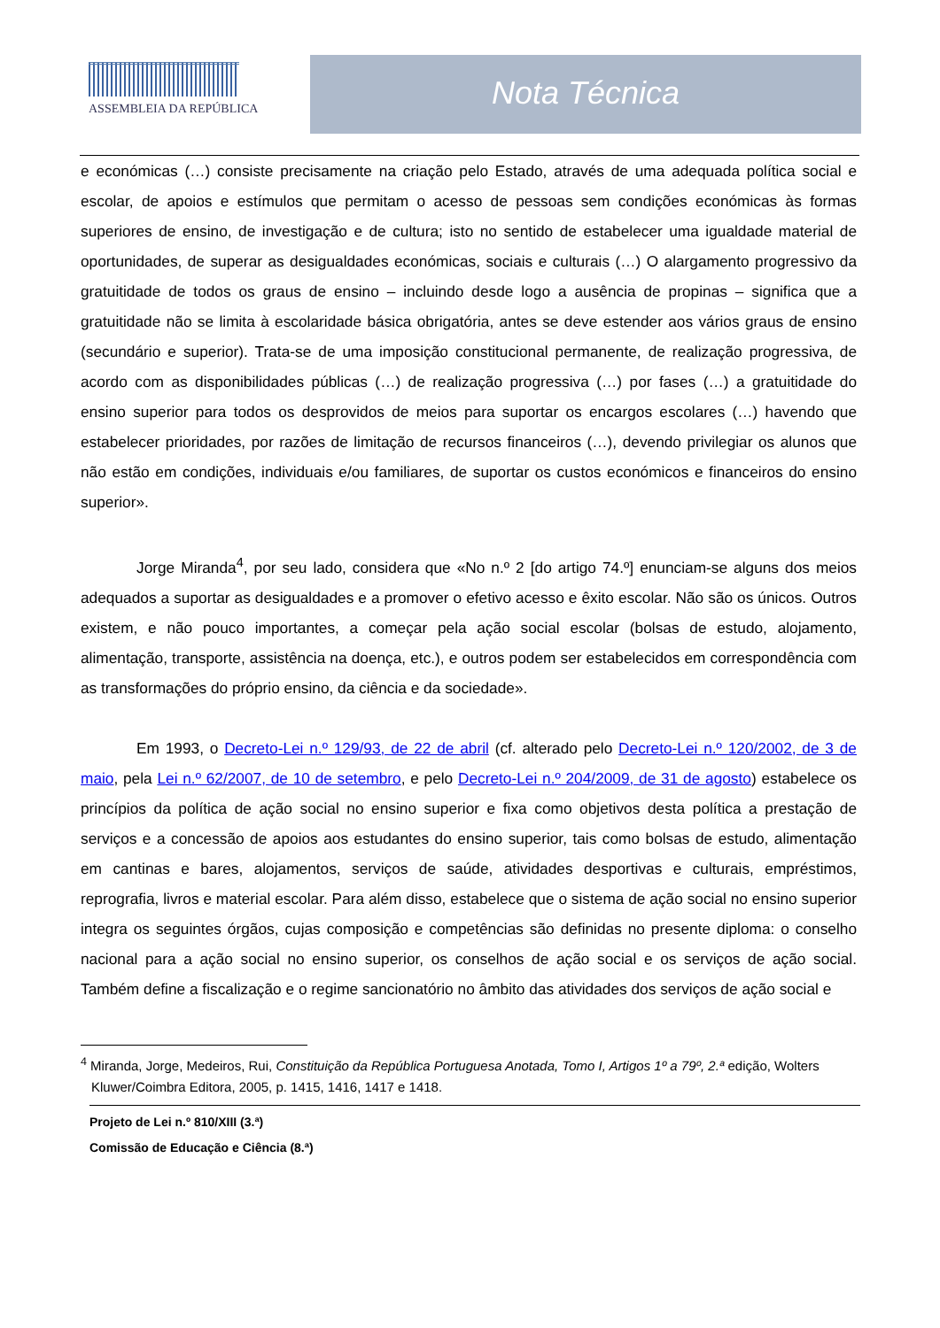ASSEMBLEIA DA REPÚBLICA
Nota Técnica
e económicas (…) consiste precisamente na criação pelo Estado, através de uma adequada política social e escolar, de apoios e estímulos que permitam o acesso de pessoas sem condições económicas às formas superiores de ensino, de investigação e de cultura; isto no sentido de estabelecer uma igualdade material de oportunidades, de superar as desigualdades económicas, sociais e culturais (…) O alargamento progressivo da gratuitidade de todos os graus de ensino – incluindo desde logo a ausência de propinas – significa que a gratuitidade não se limita à escolaridade básica obrigatória, antes se deve estender aos vários graus de ensino (secundário e superior). Trata-se de uma imposição constitucional permanente, de realização progressiva, de acordo com as disponibilidades públicas (…) de realização progressiva (…) por fases (…) a gratuitidade do ensino superior para todos os desprovidos de meios para suportar os encargos escolares (…) havendo que estabelecer prioridades, por razões de limitação de recursos financeiros (…), devendo privilegiar os alunos que não estão em condições, individuais e/ou familiares, de suportar os custos económicos e financeiros do ensino superior».
Jorge Miranda<sup>4</sup>, por seu lado, considera que «No n.º 2 [do artigo 74.º] enunciam-se alguns dos meios adequados a suportar as desigualdades e a promover o efetivo acesso e êxito escolar. Não são os únicos. Outros existem, e não pouco importantes, a começar pela ação social escolar (bolsas de estudo, alojamento, alimentação, transporte, assistência na doença, etc.), e outros podem ser estabelecidos em correspondência com as transformações do próprio ensino, da ciência e da sociedade».
Em 1993, o Decreto-Lei n.º 129/93, de 22 de abril (cf. alterado pelo Decreto-Lei n.º 120/2002, de 3 de maio, pela Lei n.º 62/2007, de 10 de setembro, e pelo Decreto-Lei n.º 204/2009, de 31 de agosto) estabelece os princípios da política de ação social no ensino superior e fixa como objetivos desta política a prestação de serviços e a concessão de apoios aos estudantes do ensino superior, tais como bolsas de estudo, alimentação em cantinas e bares, alojamentos, serviços de saúde, atividades desportivas e culturais, empréstimos, reprografia, livros e material escolar. Para além disso, estabelece que o sistema de ação social no ensino superior integra os seguintes órgãos, cujas composição e competências são definidas no presente diploma: o conselho nacional para a ação social no ensino superior, os conselhos de ação social e os serviços de ação social. Também define a fiscalização e o regime sancionatório no âmbito das atividades dos serviços de ação social e
<sup>4</sup> Miranda, Jorge, Medeiros, Rui, Constituição da República Portuguesa Anotada, Tomo I, Artigos 1º a 79º, 2.ª edição, Wolters Kluwer/Coimbra Editora, 2005, p. 1415, 1416, 1417 e 1418.
Projeto de Lei n.º 810/XIII (3.ª)
Comissão de Educação e Ciência (8.ª)